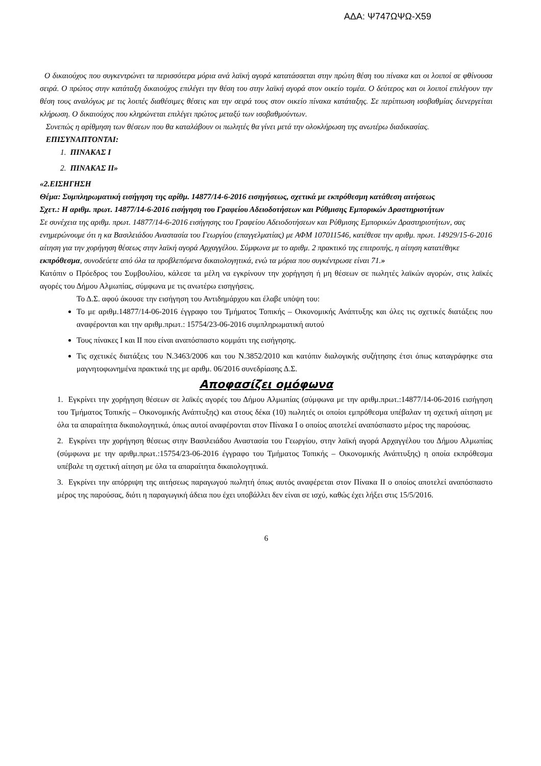ΑΔΑ: Ψ747ΩΨΩ-Χ59
Ο δικαιούχος που συγκεντρώνει τα περισσότερα μόρια ανά λαϊκή αγορά κατατάσσεται στην πρώτη θέση του πίνακα και οι λοιποί σε φθίνουσα σειρά. Ο πρώτος στην κατάταξη δικαιούχος επιλέγει την θέση του στην λαϊκή αγορά στον οικείο τομέα. Ο δεύτερος και οι λοιποί επιλέγουν την θέση τους αναλόγως με τις λοιπές διαθέσιμες θέσεις και την σειρά τους στον οικείο πίνακα κατάταξης. Σε περίπτωση ισοβαθμίας διενεργείται κλήρωση. Ο δικαιούχος που κληρώνεται επιλέγει πρώτος μεταξύ των ισοβαθμούντων.
Συνεπώς η αρίθμηση των θέσεων που θα καταλάβουν οι πωλητές θα γίνει μετά την ολοκλήρωση της ανωτέρω διαδικασίας.
ΕΠΙΣΥΝΑΠΤΟΝΤΑΙ:
1. ΠΙΝΑΚΑΣ Ι
2. ΠΙΝΑΚΑΣ ΙΙ»
«2.ΕΙΣΗΓΗΣΗ
Θέμα: Συμπληρωματική εισήγηση της αρίθμ. 14877/14-6-2016 εισηγήσεως, σχετικά με εκπρόθεσμη κατάθεση αιτήσεως
Σχετ.: Η αριθμ. πρωτ. 14877/14-6-2016 εισήγηση του Γραφείου Αδειοδοτήσεων και Ρύθμισης Εμπορικών Δραστηριοτήτων
Σε συνέχεια της αριθμ. πρωτ. 14877/14-6-2016 εισήγησης του Γραφείου Αδειοδοτήσεων και Ρύθμισης Εμπορικών Δραστηριοτήτων, σας ενημερώνουμε ότι η κα Βασιλειάδου Αναστασία του Γεωργίου (επαγγελματίας) με ΑΦΜ 107011546, κατέθεσε την αριθμ. πρωτ. 14929/15-6-2016 αίτηση για την χορήγηση θέσεως στην λαϊκή αγορά Αρχαγγέλου. Σύμφωνα με το αριθμ. 2 πρακτικό της επιτροπής, η αίτηση κατατέθηκε εκπρόθεσμα, συνοδεύετε από όλα τα προβλεπόμενα δικαιολογητικά, ενώ τα μόρια που συγκέντρωσε είναι 71.»
Κατόπιν ο Πρόεδρος του Συμβουλίου, κάλεσε τα μέλη να εγκρίνουν την χορήγηση ή μη θέσεων σε πωλητές λαϊκών αγορών, στις λαϊκές αγορές του Δήμου Αλμωπίας, σύμφωνα με τις ανωτέρω εισηγήσεις.
Το Δ.Σ. αφού άκουσε την εισήγηση του Αντιδημάρχου και έλαβε υπόψη του:
Το με αριθμ.14877/14-06-2016 έγγραφο του Τμήματος Τοπικής – Οικονομικής Ανάπτυξης και όλες τις σχετικές διατάξεις που αναφέρονται και την αριθμ.πρωτ.: 15754/23-06-2016 συμπληρωματική αυτού
Τους πίνακες Ι και ΙΙ που είναι αναπόσπαστο κομμάτι της εισήγησης.
Τις σχετικές διατάξεις του Ν.3463/2006 και του Ν.3852/2010 και κατόπιν διαλογικής συζήτησης έτσι όπως καταγράφηκε στα μαγνητοφωνημένα πρακτικά της με αριθμ. 06/2016 συνεδρίασης Δ.Σ.
Αποφασίζει ομόφωνα
1. Εγκρίνει την χορήγηση θέσεων σε λαϊκές αγορές του Δήμου Αλμωπίας (σύμφωνα με την αριθμ.πρωτ.:14877/14-06-2016 εισήγηση του Τμήματος Τοπικής – Οικονομικής Ανάπτυξης) και στους δέκα (10) πωλητές οι οποίοι εμπρόθεσμα υπέβαλαν τη σχετική αίτηση με όλα τα απαραίτητα δικαιολογητικά, όπως αυτοί αναφέρονται στον Πίνακα Ι ο οποίος αποτελεί αναπόσπαστο μέρος της παρούσας.
2. Εγκρίνει την χορήγηση θέσεως στην Βασιλειάδου Αναστασία του Γεωργίου, στην λαϊκή αγορά Αρχαγγέλου του Δήμου Αλμωπίας (σύμφωνα με την αριθμ.πρωτ.:15754/23-06-2016 έγγραφο του Τμήματος Τοπικής – Οικονομικής Ανάπτυξης) η οποία εκπρόθεσμα υπέβαλε τη σχετική αίτηση με όλα τα απαραίτητα δικαιολογητικά.
3. Εγκρίνει την απόρριψη της αιτήσεως παραγωγού πωλητή όπως αυτός αναφέρεται στον Πίνακα ΙΙ ο οποίος αποτελεί αναπόσπαστο μέρος της παρούσας, διότι η παραγωγική άδεια που έχει υποβάλλει δεν είναι σε ισχύ, καθώς έχει λήξει στις 15/5/2016.
6